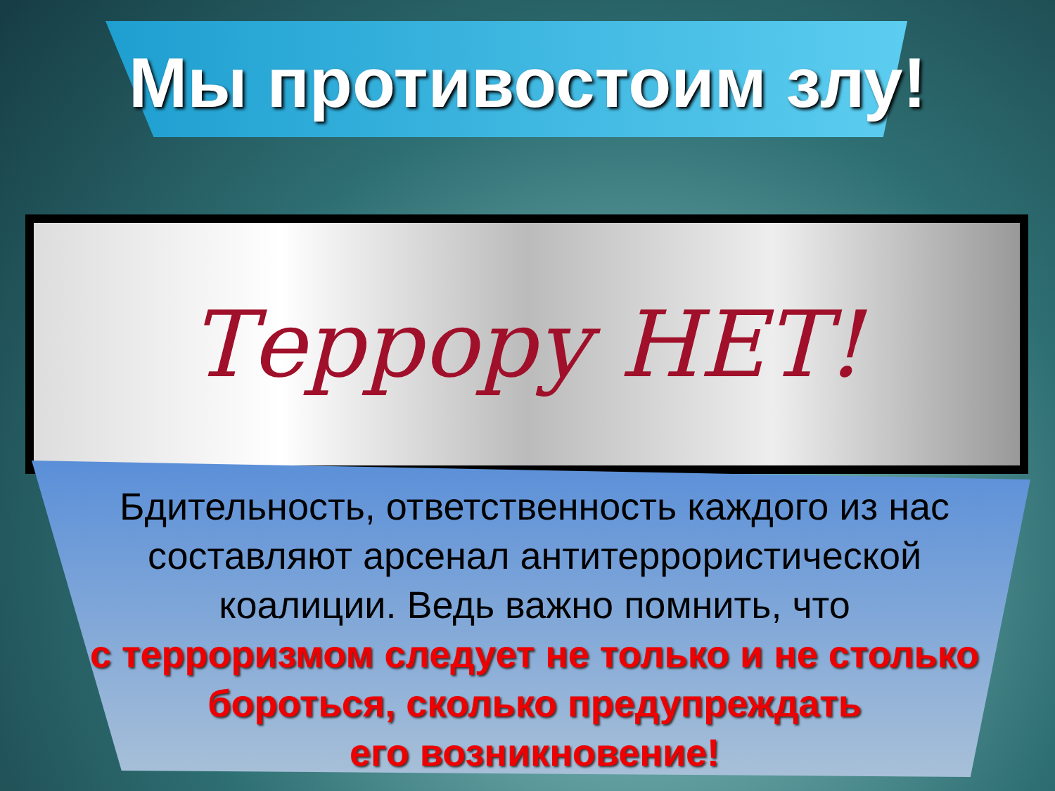Мы противостоим злу!
Террору НЕТ!
Бдительность, ответственность каждого из нас
составляют арсенал антитеррористической
коалиции. Ведь важно помнить, что
с терроризмом следует не только и не столько
бороться, сколько предупреждать
его возникновение!